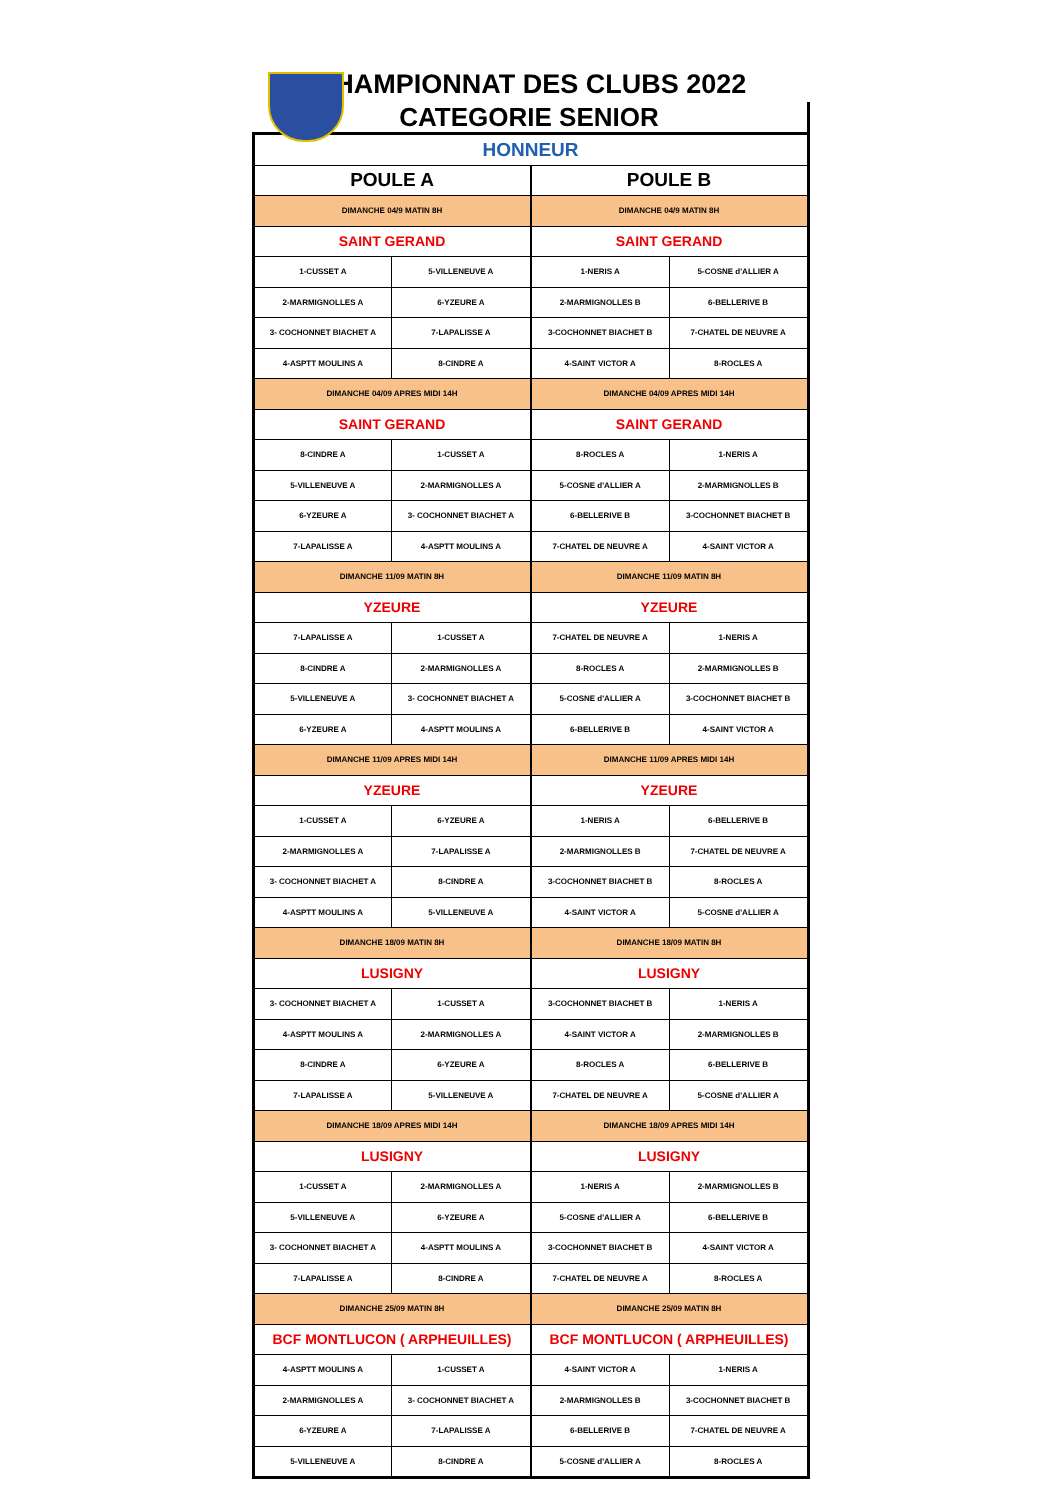CHAMPIONNAT DES CLUBS 2022
CATEGORIE SENIOR
| HONNEUR | | | |
| POULE A | | POULE B | |
| DIMANCHE 04/9 MATIN 8H | | DIMANCHE 04/9 MATIN 8H | |
| SAINT GERAND | | SAINT GERAND | |
| 1-CUSSET A | 5-VILLENEUVE A | 1-NERIS A | 5-COSNE d'ALLIER A |
| 2-MARMIGNOLLES A | 6-YZEURE A | 2-MARMIGNOLLES B | 6-BELLERIVE B |
| 3- COCHONNET BIACHET A | 7-LAPALISSE A | 3-COCHONNET BIACHET B | 7-CHATEL DE NEUVRE A |
| 4-ASPTT MOULINS A | 8-CINDRE A | 4-SAINT VICTOR A | 8-ROCLES A |
| DIMANCHE 04/09 APRES MIDI 14H | | DIMANCHE 04/09 APRES MIDI 14H | |
| SAINT GERAND | | SAINT GERAND | |
| 8-CINDRE A | 1-CUSSET A | 8-ROCLES A | 1-NERIS A |
| 5-VILLENEUVE A | 2-MARMIGNOLLES A | 5-COSNE d'ALLIER A | 2-MARMIGNOLLES B |
| 6-YZEURE A | 3- COCHONNET BIACHET A | 6-BELLERIVE B | 3-COCHONNET BIACHET B |
| 7-LAPALISSE A | 4-ASPTT MOULINS A | 7-CHATEL DE NEUVRE A | 4-SAINT VICTOR A |
| DIMANCHE 11/09 MATIN 8H | | DIMANCHE 11/09 MATIN 8H | |
| YZEURE | | YZEURE | |
| 7-LAPALISSE A | 1-CUSSET A | 7-CHATEL DE NEUVRE A | 1-NERIS A |
| 8-CINDRE A | 2-MARMIGNOLLES A | 8-ROCLES A | 2-MARMIGNOLLES B |
| 5-VILLENEUVE A | 3- COCHONNET BIACHET A | 5-COSNE d'ALLIER A | 3-COCHONNET BIACHET B |
| 6-YZEURE A | 4-ASPTT MOULINS A | 6-BELLERIVE B | 4-SAINT VICTOR A |
| DIMANCHE 11/09 APRES MIDI 14H | | DIMANCHE 11/09 APRES MIDI 14H | |
| YZEURE | | YZEURE | |
| 1-CUSSET A | 6-YZEURE A | 1-NERIS A | 6-BELLERIVE B |
| 2-MARMIGNOLLES A | 7-LAPALISSE A | 2-MARMIGNOLLES B | 7-CHATEL DE NEUVRE A |
| 3- COCHONNET BIACHET A | 8-CINDRE A | 3-COCHONNET BIACHET B | 8-ROCLES A |
| 4-ASPTT MOULINS A | 5-VILLENEUVE A | 4-SAINT VICTOR A | 5-COSNE d'ALLIER A |
| DIMANCHE 18/09 MATIN 8H | | DIMANCHE 18/09 MATIN 8H | |
| LUSIGNY | | LUSIGNY | |
| 3- COCHONNET BIACHET A | 1-CUSSET A | 3-COCHONNET BIACHET B | 1-NERIS A |
| 4-ASPTT MOULINS A | 2-MARMIGNOLLES A | 4-SAINT VICTOR A | 2-MARMIGNOLLES B |
| 8-CINDRE A | 6-YZEURE A | 8-ROCLES A | 6-BELLERIVE B |
| 7-LAPALISSE A | 5-VILLENEUVE A | 7-CHATEL DE NEUVRE A | 5-COSNE d'ALLIER A |
| DIMANCHE 18/09 APRES MIDI 14H | | DIMANCHE 18/09 APRES MIDI 14H | |
| LUSIGNY | | LUSIGNY | |
| 1-CUSSET A | 2-MARMIGNOLLES A | 1-NERIS A | 2-MARMIGNOLLES B |
| 5-VILLENEUVE A | 6-YZEURE A | 5-COSNE d'ALLIER A | 6-BELLERIVE B |
| 3- COCHONNET BIACHET A | 4-ASPTT MOULINS A | 3-COCHONNET BIACHET B | 4-SAINT VICTOR A |
| 7-LAPALISSE A | 8-CINDRE A | 7-CHATEL DE NEUVRE A | 8-ROCLES A |
| DIMANCHE 25/09 MATIN 8H | | DIMANCHE 25/09 MATIN 8H | |
| BCF MONTLUCON ( ARPHEUILLES) | | BCF MONTLUCON ( ARPHEUILLES) | |
| 4-ASPTT MOULINS A | 1-CUSSET A | 4-SAINT VICTOR A | 1-NERIS A |
| 2-MARMIGNOLLES A | 3- COCHONNET BIACHET A | 2-MARMIGNOLLES B | 3-COCHONNET BIACHET B |
| 6-YZEURE A | 7-LAPALISSE A | 6-BELLERIVE B | 7-CHATEL DE NEUVRE A |
| 5-VILLENEUVE A | 8-CINDRE A | 5-COSNE d'ALLIER A | 8-ROCLES A |